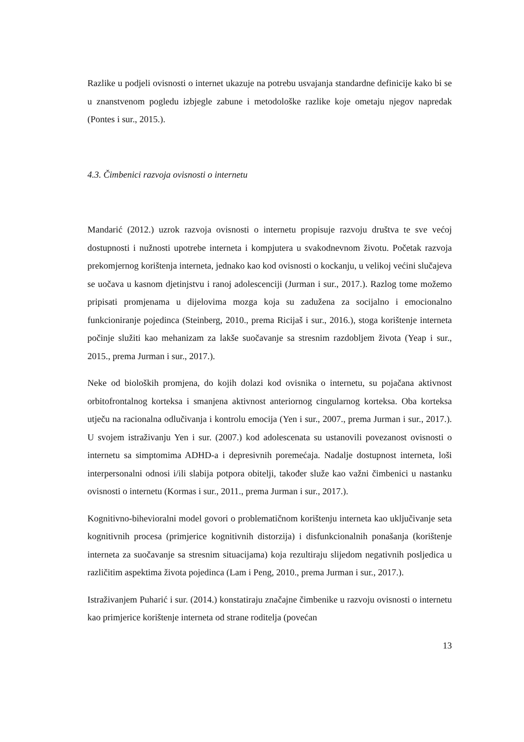Razlike u podjeli ovisnosti o internet ukazuje na potrebu usvajanja standardne definicije kako bi se u znanstvenom pogledu izbjegle zabune i metodološke razlike koje ometaju njegov napredak (Pontes i sur., 2015.).
4.3. Čimbenici razvoja ovisnosti o internetu
Mandarić (2012.) uzrok razvoja ovisnosti o internetu propisuje razvoju društva te sve većoj dostupnosti i nužnosti upotrebe interneta i kompjutera u svakodnevnom životu. Početak razvoja prekomjernog korištenja interneta, jednako kao kod ovisnosti o kockanju, u velikoj većini slučajeva se uočava u kasnom djetinjstvu i ranoj adolescenciji (Jurman i sur., 2017.). Razlog tome možemo pripisati promjenama u dijelovima mozga koja su zadužena za socijalno i emocionalno funkcioniranje pojedinca (Steinberg, 2010., prema Ricijaš i sur., 2016.), stoga korištenje interneta počinje služiti kao mehanizam za lakše suočavanje sa stresnim razdobljem života (Yeap i sur., 2015., prema Jurman i sur., 2017.).
Neke od bioloških promjena, do kojih dolazi kod ovisnika o internetu, su pojačana aktivnost orbitofrontalnog korteksa i smanjena aktivnost anteriornog cingularnog korteksa. Oba korteksa utječu na racionalna odlučivanja i kontrolu emocija (Yen i sur., 2007., prema Jurman i sur., 2017.). U svojem istraživanju Yen i sur. (2007.) kod adolescenata su ustanovili povezanost ovisnosti o internetu sa simptomima ADHD-a i depresivnih poremećaja. Nadalje dostupnost interneta, loši interpersonalni odnosi i/ili slabija potpora obitelji, također služe kao važni čimbenici u nastanku ovisnosti o internetu (Kormas i sur., 2011., prema Jurman i sur., 2017.).
Kognitivno-bihevioralni model govori o problematičnom korištenju interneta kao uključivanje seta kognitivnih procesa (primjerice kognitivnih distorzija) i disfunkcionalnih ponašanja (korištenje interneta za suočavanje sa stresnim situacijama) koja rezultiraju slijedom negativnih posljedica u različitim aspektima života pojedinca (Lam i Peng, 2010., prema Jurman i sur., 2017.).
Istraživanjem Puharić i sur. (2014.) konstatiraju značajne čimbenike u razvoju ovisnosti o internetu kao primjerice korištenje interneta od strane roditelja (povećan
13